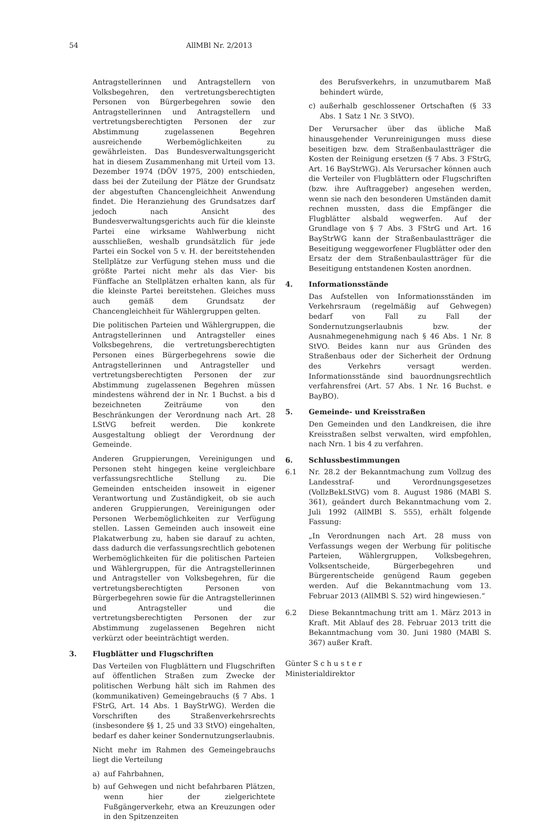54 AllMBl Nr. 2/2013
Antragstellerinnen und Antragstellern von Volksbegehren, den vertretungsberechtigten Personen von Bürgerbegehren sowie den Antragstellerinnen und Antragstellern und vertretungsberechtigten Personen der zur Abstimmung zugelassenen Begehren ausreichende Werbemöglichkeiten zu gewährleisten. Das Bundesverwaltungsgericht hat in diesem Zusammenhang mit Urteil vom 13. Dezember 1974 (DÖV 1975, 200) entschieden, dass bei der Zuteilung der Plätze der Grundsatz der abgestuften Chancengleichheit Anwendung findet. Die Heranziehung des Grundsatzes darf jedoch nach Ansicht des Bundesverwaltungsgerichts auch für die kleinste Partei eine wirksame Wahlwerbung nicht ausschließen, weshalb grundsätzlich für jede Partei ein Sockel von 5 v. H. der bereitstehenden Stellplätze zur Verfügung stehen muss und die größte Partei nicht mehr als das Vier- bis Fünffache an Stellplätzen erhalten kann, als für die kleinste Partei bereitstehen. Gleiches muss auch gemäß dem Grundsatz der Chancengleichheit für Wählergruppen gelten.
Die politischen Parteien und Wählergruppen, die Antragstellerinnen und Antragsteller eines Volksbegehrens, die vertretungsberechtigten Personen eines Bürgerbegehrens sowie die Antragstellerinnen und Antragsteller und vertretungsberechtigten Personen der zur Abstimmung zugelassenen Begehren müssen mindestens während der in Nr. 1 Buchst. a bis d bezeichneten Zeiträume von den Beschränkungen der Verordnung nach Art. 28 LStVG befreit werden. Die konkrete Ausgestaltung obliegt der Verordnung der Gemeinde.
Anderen Gruppierungen, Vereinigungen und Personen steht hingegen keine vergleichbare verfassungsrechtliche Stellung zu. Die Gemeinden entscheiden insoweit in eigener Verantwortung und Zuständigkeit, ob sie auch anderen Gruppierungen, Vereinigungen oder Personen Werbemöglichkeiten zur Verfügung stellen. Lassen Gemeinden auch insoweit eine Plakatwerbung zu, haben sie darauf zu achten, dass dadurch die verfassungsrechtlich gebotenen Werbemöglichkeiten für die politischen Parteien und Wählergruppen, für die Antragstellerinnen und Antragsteller von Volksbegehren, für die vertretungsberechtigten Personen von Bürgerbegehren sowie für die Antragstellerinnen und Antragsteller und die vertretungsberechtigten Personen der zur Abstimmung zugelassenen Begehren nicht verkürzt oder beeinträchtigt werden.
3. Flugblätter und Flugschriften
Das Verteilen von Flugblättern und Flugschriften auf öffentlichen Straßen zum Zwecke der politischen Werbung hält sich im Rahmen des (kommunikativen) Gemeingebrauchs (§ 7 Abs. 1 FStrG, Art. 14 Abs. 1 BayStrWG). Werden die Vorschriften des Straßenverkehrsrechts (insbesondere §§ 1, 25 und 33 StVO) eingehalten, bedarf es daher keiner Sondernutzungserlaubnis.
Nicht mehr im Rahmen des Gemeingebrauchs liegt die Verteilung
a) auf Fahrbahnen,
b) auf Gehwegen und nicht befahrbaren Plätzen, wenn hier der zielgerichtete Fußgängerverkehr, etwa an Kreuzungen oder in den Spitzenzeiten
des Berufsverkehrs, in unzumutbarem Maß behindert würde,
c) außerhalb geschlossener Ortschaften (§ 33 Abs. 1 Satz 1 Nr. 3 StVO).
Der Verursacher über das übliche Maß hinausgehender Verunreinigungen muss diese beseitigen bzw. dem Straßenbaulastträger die Kosten der Reinigung ersetzen (§ 7 Abs. 3 FStrG, Art. 16 BayStrWG). Als Verursacher können auch die Verteiler von Flugblättern oder Flugschriften (bzw. ihre Auftraggeber) angesehen werden, wenn sie nach den besonderen Umständen damit rechnen mussten, dass die Empfänger die Flugblätter alsbald wegwerfen. Auf der Grundlage von § 7 Abs. 3 FStrG und Art. 16 BayStrWG kann der Straßenbaulastträger die Beseitigung weggeworfener Flugblätter oder den Ersatz der dem Straßenbaulastträger für die Beseitigung entstandenen Kosten anordnen.
4. Informationsstände
Das Aufstellen von Informationsständen im Verkehrsraum (regelmäßig auf Gehwegen) bedarf von Fall zu Fall der Sondernutzungserlaubnis bzw. der Ausnahmegenehmigung nach § 46 Abs. 1 Nr. 8 StVO. Beides kann nur aus Gründen des Straßenbaus oder der Sicherheit der Ordnung des Verkehrs versagt werden. Informationsstände sind bauordnungsrechtlich verfahrensfrei (Art. 57 Abs. 1 Nr. 16 Buchst. e BayBO).
5. Gemeinde- und Kreisstraßen
Den Gemeinden und den Landkreisen, die ihre Kreisstraßen selbst verwalten, wird empfohlen, nach Nrn. 1 bis 4 zu verfahren.
6. Schlussbestimmungen
6.1 Nr. 28.2 der Bekanntmachung zum Vollzug des Landesstraf- und Verordnungsgesetzes (VollzBekLStVG) vom 8. August 1986 (MABl S. 361), geändert durch Bekanntmachung vom 2. Juli 1992 (AllMBl S. 555), erhält folgende Fassung:
„In Verordnungen nach Art. 28 muss von Verfassungs wegen der Werbung für politische Parteien, Wählergruppen, Volksbegehren, Volksentscheide, Bürgerbegehren und Bürgerentscheide genügend Raum gegeben werden. Auf die Bekanntmachung vom 13. Februar 2013 (AllMBl S. 52) wird hingewiesen.“
6.2 Diese Bekanntmachung tritt am 1. März 2013 in Kraft. Mit Ablauf des 28. Februar 2013 tritt die Bekanntmachung vom 30. Juni 1980 (MABl S. 367) außer Kraft.
Günter S c h u s t e r
Ministerialdirektor